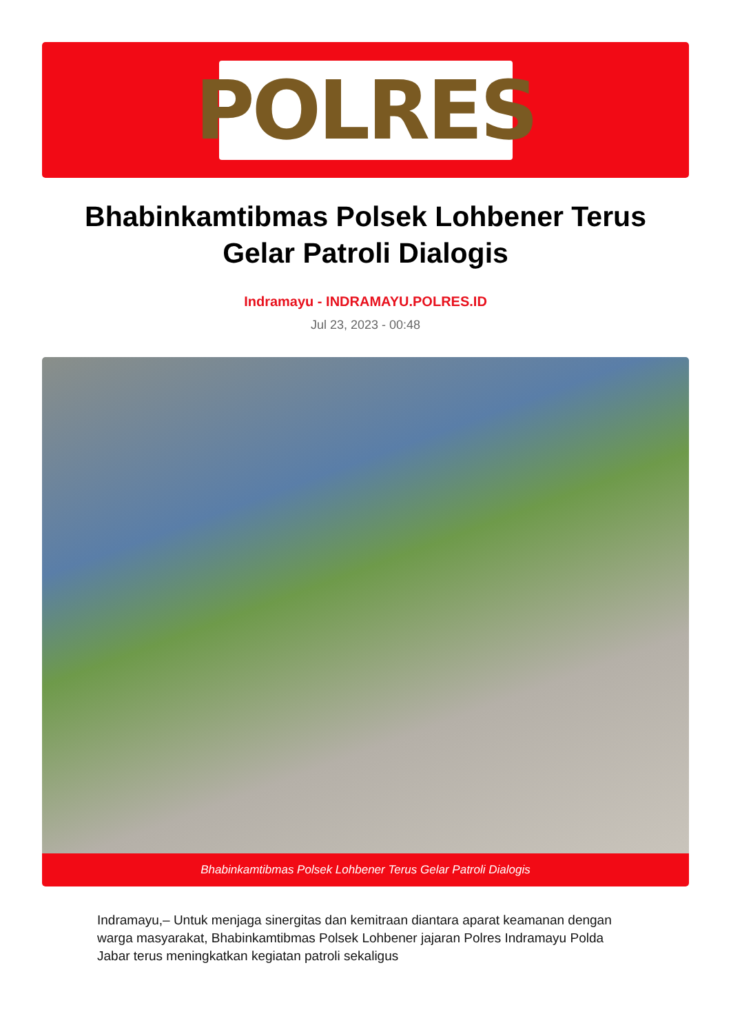POLRES
Bhabinkamtibmas Polsek Lohbener Terus Gelar Patroli Dialogis
Indramayu - INDRAMAYU.POLRES.ID
Jul 23, 2023 - 00:48
Bhabinkamtibmas Polsek Lohbener Terus Gelar Patroli Dialogis
Indramayu,– Untuk menjaga sinergitas dan kemitraan diantara aparat keamanan dengan warga masyarakat, Bhabinkamtibmas Polsek Lohbener jajaran Polres Indramayu Polda Jabar terus meningkatkan kegiatan patroli sekaligus